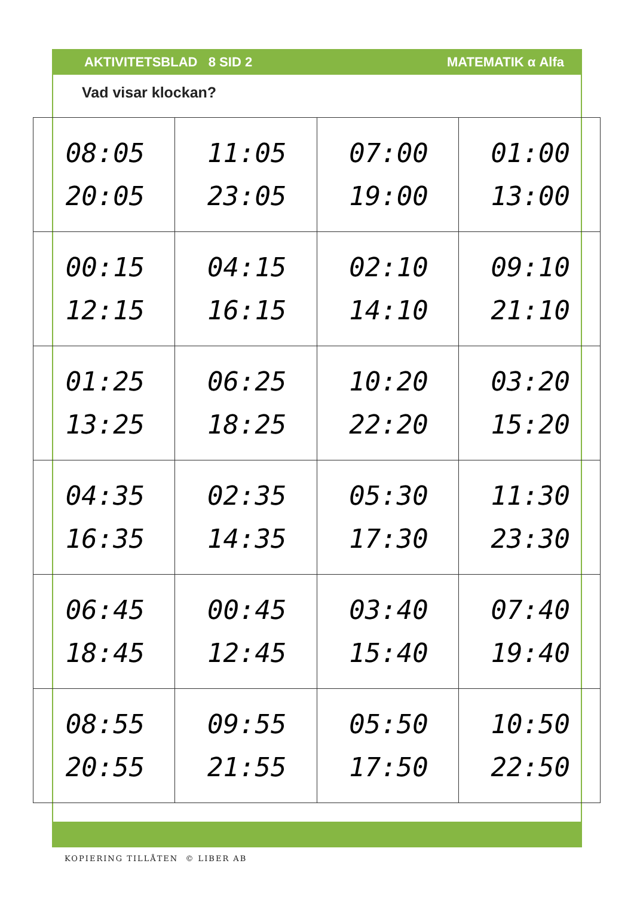AKTIVITETSBLAD 8 SID 2 MATEMATIK α Alfa
Vad visar klockan?
| 08:05 20:05 | 11:05 23:05 | 07:00 19:00 | 01:00 13:00 |
| 00:15 12:15 | 04:15 16:15 | 02:10 14:10 | 09:10 21:10 |
| 01:25 13:25 | 06:25 18:25 | 10:20 22:20 | 03:20 15:20 |
| 04:35 16:35 | 02:35 14:35 | 05:30 17:30 | 11:30 23:30 |
| 06:45 18:45 | 00:45 12:45 | 03:40 15:40 | 07:40 19:40 |
| 08:55 20:55 | 09:55 21:55 | 05:50 17:50 | 10:50 22:50 |
KOPIERING TILLÅTEN © LIBER AB